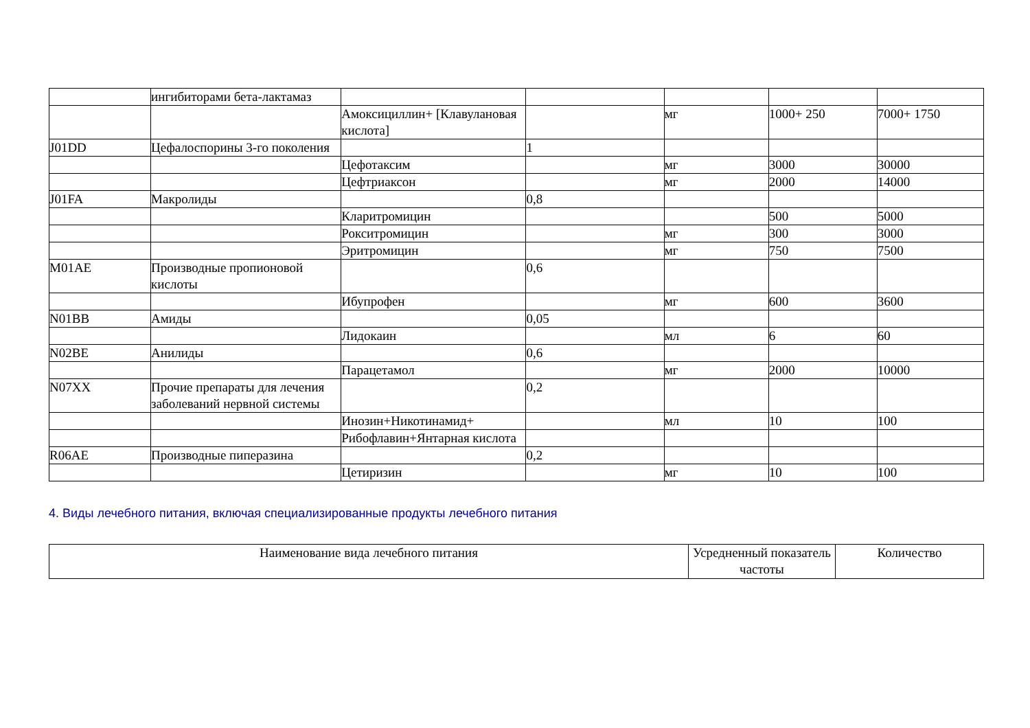| | ингибиторами бета-лактамаз | | | | | |
| | | Амоксициллин+ [Клавулановая кислота] | | мг | 1000+ 250 | 7000+ 1750 |
| J01DD | Цефалоспорины 3-го поколения | | 1 | | | |
| | | Цефотаксим | | мг | 3000 | 30000 |
| | | Цефтриаксон | | мг | 2000 | 14000 |
| J01FA | Макролиды | | 0,8 | | | |
| | | Кларитромицин | | | 500 | 5000 |
| | | Рокситромицин | | мг | 300 | 3000 |
| | | Эритромицин | | мг | 750 | 7500 |
| M01AE | Производные пропионовой кислоты | | 0,6 | | | |
| | | Ибупрофен | | мг | 600 | 3600 |
| N01BB | Амиды | | 0,05 | | | |
| | | Лидокаин | | мл | 6 | 60 |
| N02BE | Анилиды | | 0,6 | | | |
| | | Парацетамол | | мг | 2000 | 10000 |
| N07XX | Прочие препараты для лечения заболеваний нервной системы | | 0,2 | | | |
| | | Инозин+Никотинамид+ | | мл | 10 | 100 |
| | | Рибофлавин+Янтарная кислота | | | | |
| R06AE | Производные пиперазина | | 0,2 | | | |
| | | Цетиризин | | мг | 10 | 100 |
4. Виды лечебного питания, включая специализированные продукты лечебного питания
| Наименование вида лечебного питания | Усредненный показатель частоты | Количество |
| --- | --- | --- |